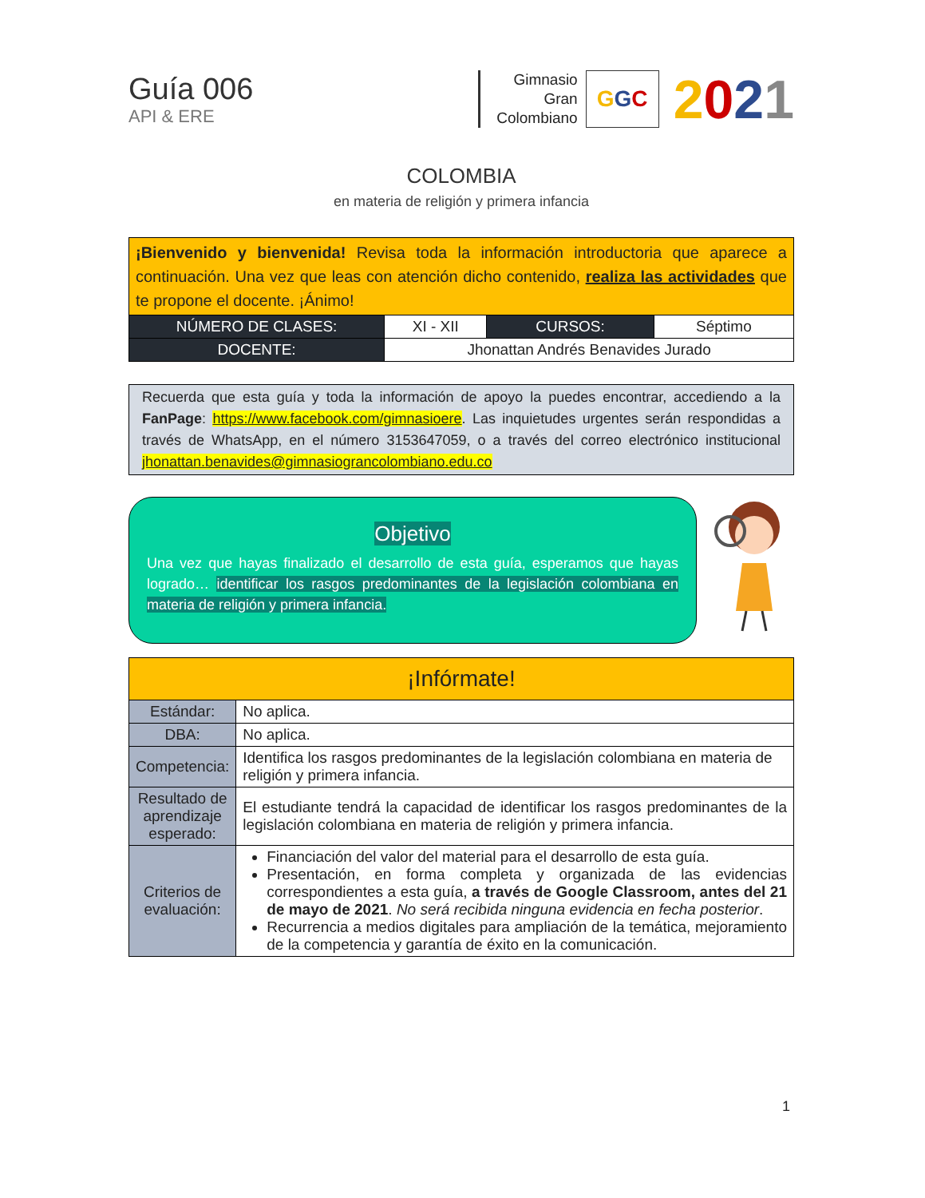Guía 006
API & ERE
Gimnasio
Gran
Colombiano
G G C
2021
COLOMBIA
en materia de religión y primera infancia
| ¡Bienvenido y bienvenida! Revisa toda la información introductoria que aparece a continuación. Una vez que leas con atención dicho contenido, realiza las actividades que te propone el docente. ¡Ánimo! | | | |
| NÚMERO DE CLASES: | XI - XII | CURSOS: | Séptimo |
| DOCENTE: | Jhonattan Andrés Benavides Jurado | | |
Recuerda que esta guía y toda la información de apoyo la puedes encontrar, accediendo a la FanPage: https://www.facebook.com/gimnasioere. Las inquietudes urgentes serán respondidas a través de WhatsApp, en el número 3153647059, o a través del correo electrónico institucional jhonattan.benavides@gimnasiograncolombiano.edu.co
Objetivo
Una vez que hayas finalizado el desarrollo de esta guía, esperamos que hayas logrado… identificar los rasgos predominantes de la legislación colombiana en materia de religión y primera infancia.
| ¡Infórmate! | |
| Estándar: | No aplica. |
| DBA: | No aplica. |
| Competencia: | Identifica los rasgos predominantes de la legislación colombiana en materia de religión y primera infancia. |
| Resultado de aprendizaje esperado: | El estudiante tendrá la capacidad de identificar los rasgos predominantes de la legislación colombiana en materia de religión y primera infancia. |
| Criterios de evaluación: | Financiación del valor del material para el desarrollo de esta guía. Presentación, en forma completa y organizada de las evidencias correspondientes a esta guía, a través de Google Classroom, antes del 21 de mayo de 2021 . No será recibida ninguna evidencia en fecha posterior . Recurrencia a medios digitales para ampliación de la temática, mejoramiento de la competencia y garantía de éxito en la comunicación. |
1